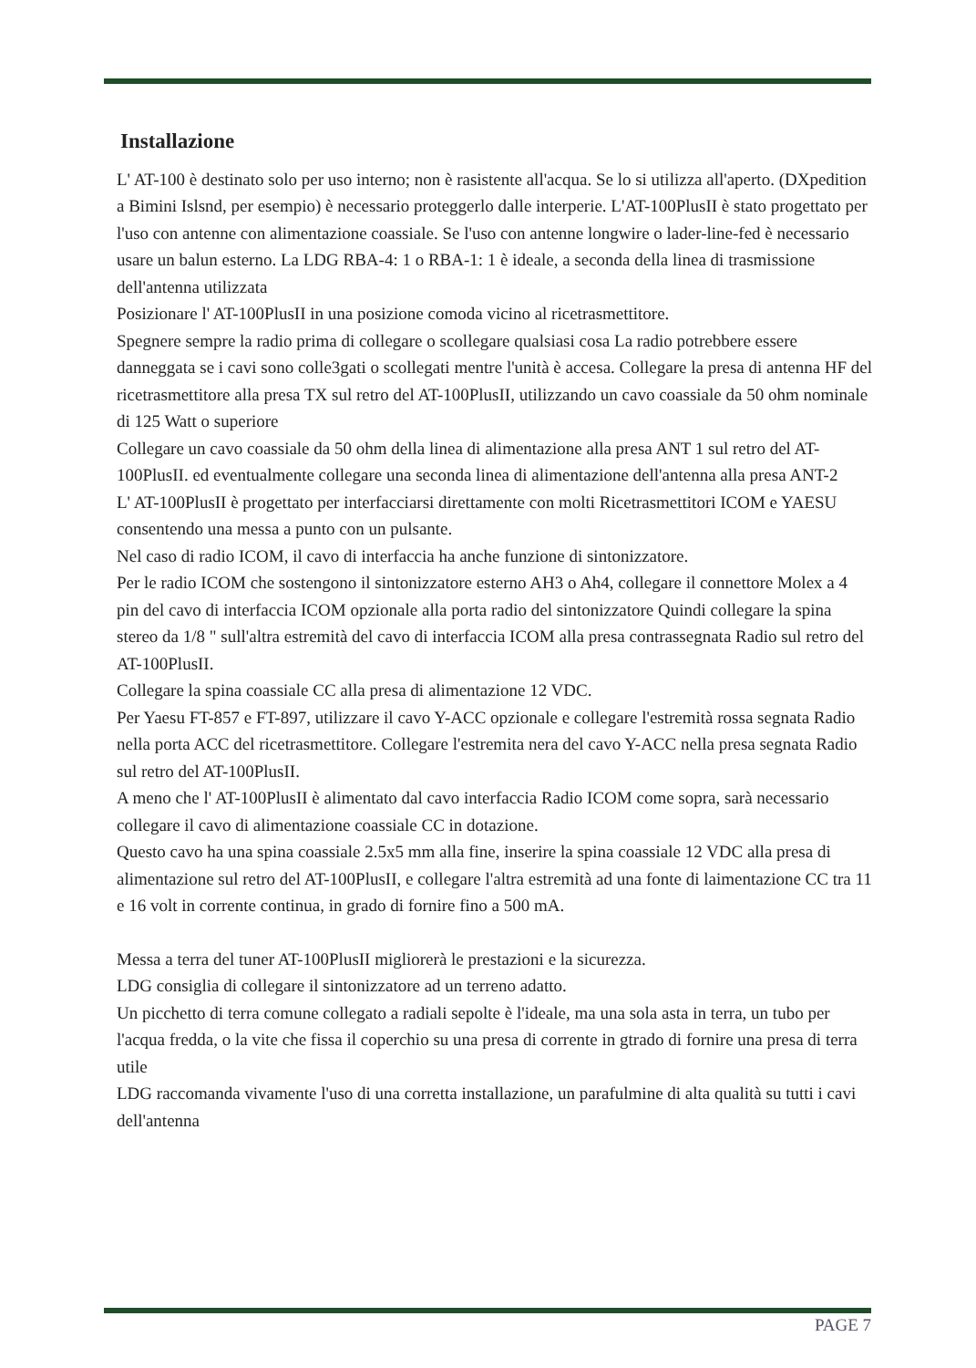Installazione
L' AT-100 è destinato solo per uso interno; non è rasistente all'acqua. Se lo si utilizza all'aperto. (DXpedition a Bimini Islsnd, per esempio) è necessario proteggerlo dalle interperie. L'AT-100PlusII è stato progettato per l'uso con antenne con alimentazione coassiale. Se l'uso con antenne longwire o lader-line-fed è necessario usare un balun esterno. La LDG RBA-4: 1 o RBA-1: 1 è ideale, a seconda della linea di trasmissione dell'antenna utilizzata
Posizionare l' AT-100PlusII in una posizione comoda vicino al ricetrasmettitore.
Spegnere sempre la radio prima di collegare o scollegare qualsiasi cosa La radio potrebbere essere danneggata se i cavi sono colle3gati o scollegati mentre l'unità è accesa. Collegare la presa di antenna HF del ricetrasmettitore alla presa TX sul retro del AT-100PlusII, utilizzando un cavo coassiale da 50 ohm nominale di 125 Watt o superiore
Collegare un cavo coassiale da 50 ohm della linea di alimentazione alla presa ANT 1 sul retro del AT-100PlusII. ed eventualmente collegare una seconda linea di alimentazione dell'antenna alla presa ANT-2
L' AT-100PlusII è progettato per interfacciarsi direttamente con molti Ricetrasmettitori ICOM e YAESU consentendo una messa a punto con un pulsante.
Nel caso di radio ICOM, il cavo di interfaccia ha anche funzione di sintonizzatore.
Per le radio ICOM che sostengono il sintonizzatore esterno AH3 o Ah4, collegare il connettore Molex a 4 pin del cavo di interfaccia ICOM opzionale alla porta radio del sintonizzatore Quindi collegare la spina stereo da 1/8 " sull'altra estremità del cavo di interfaccia ICOM alla presa contrassegnata Radio sul retro del AT-100PlusII.
Collegare la spina coassiale CC alla presa di alimentazione 12 VDC.
Per Yaesu FT-857 e FT-897, utilizzare il cavo Y-ACC opzionale e collegare l'estremità rossa segnata Radio nella porta ACC del ricetrasmettitore. Collegare l'estremita nera del cavo Y-ACC nella presa segnata Radio sul retro del AT-100PlusII.
A meno che l' AT-100PlusII è alimentato dal cavo interfaccia Radio ICOM come sopra, sarà necessario collegare il cavo di alimentazione coassiale CC in dotazione.
Questo cavo ha una spina coassiale 2.5x5 mm alla fine, inserire la spina coassiale 12 VDC alla presa di alimentazione sul retro del AT-100PlusII, e collegare l'altra estremità ad una fonte di laimentazione CC tra 11 e 16 volt in corrente continua, in grado di fornire fino a 500 mA.
Messa a terra del tuner AT-100PlusII migliorerà le prestazioni e la sicurezza.
LDG consiglia di collegare il sintonizzatore ad un terreno adatto.
Un picchetto di terra comune collegato a radiali sepolte è l'ideale, ma una sola asta in terra, un tubo per l'acqua fredda, o la vite che fissa il coperchio su una presa di corrente in gtrado di fornire una presa di terra utile
LDG raccomanda vivamente l'uso di una corretta installazione, un parafulmine di alta qualità su tutti i cavi dell'antenna
PAGE 7